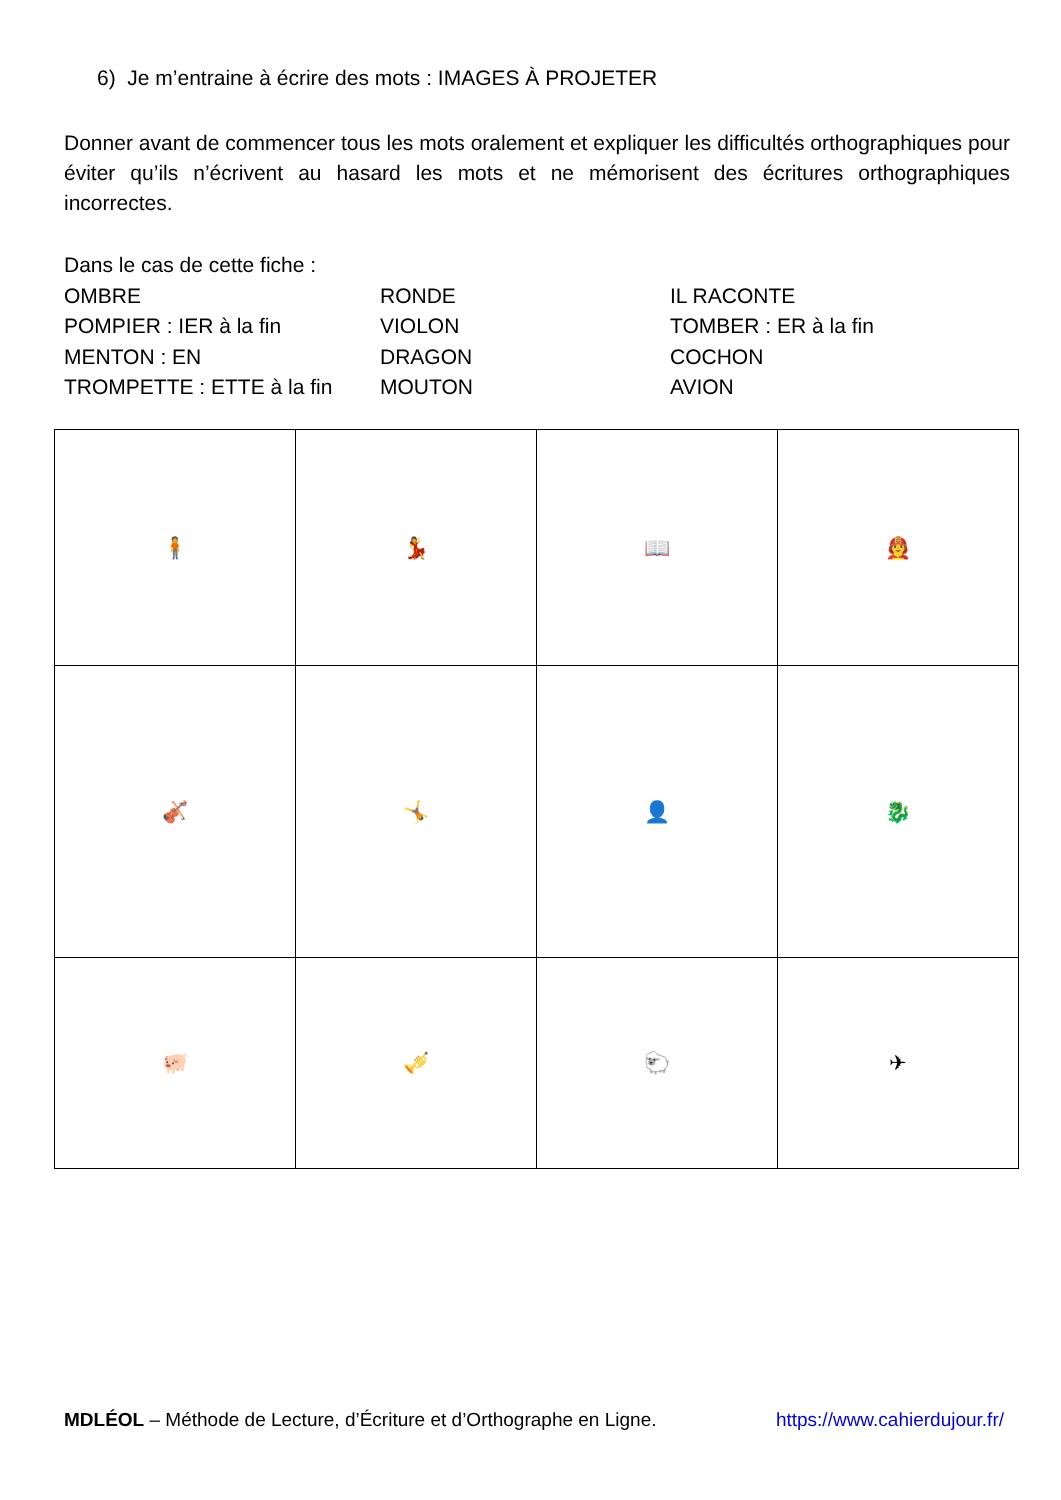6) Je m’entraine à écrire des mots : IMAGES À PROJETER
Donner avant de commencer tous les mots oralement et expliquer les difficultés orthographiques pour éviter qu’ils n’écrivent au hasard les mots et ne mémorisent des écritures orthographiques incorrectes.
Dans le cas de cette fiche :
OMBRE
POMPIER : IER à la fin
MENTON : EN
TROMPETTE : ETTE à la fin
RONDE
VIOLON
DRAGON
MOUTON
IL RACONTE
TOMBER : ER à la fin
COCHON
AVION
| 🧍 | 💃 | 📖 | 🧑‍🚒 |
| 🎻 | 🤸 | 👤 | 🐉 |
| 🐖 | 🎺 | 🐑 | ✈ |
MDLÉOL – Méthode de Lecture, d’Écriture et d’Orthographe en Ligne.
https://www.cahierdujour.fr/